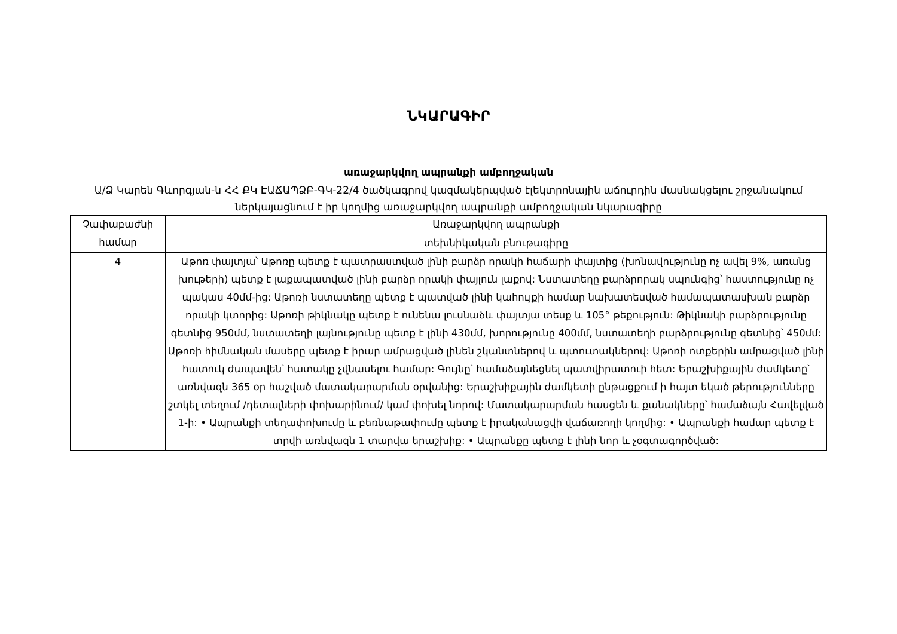ՆԿԱՐԱԳԻՐ
առաջարկվող ապրանքի ամբողջական
Ա/Ձ Կարեն Գևորգյան-ն ՀՀ ՔԿ ԷԱՃԱՊՁԲ-ԳԿ-22/4 ծածկագրով կազմակերպված էլեկտրոնային աճուրդին մասնակցելու շրջանակում ներկայացնում է իր կողմից առաջարկվող ապրանքի ամբողջական նկարագիրը
| Չափաբաժնի համար | Առաջարկվող ապրանքի |
| --- | --- |
| | տեխնիկական բնութագիրը |
| 4 | Աթոռ փայտյա՝ Աթոռը պետք է պատրաստված լինի բարձր որակի հաճարի փայտից (խոնավությունը ոչ ավել 9%, առանց խութերի) պետք է լաքապատված լինի բարձր որակի փայլուն լաքով: Նստատեղը բարձրորակ սպունգից՝ հաստությունը ոչ պակաս 40մմ-ից: Աթոռի նստատեղը պետք է պատված լինի կահույքի համար նախատեսված համապատասխան բարձր որակի կտորից: Աթոռի թիկնակը պետք է ունենա լուսնաձև փայտյա տեսք և 105° թեքություն: Թիկնակի բարձրությունը գետնից 950մմ, նստատեղի լայնությունը պետք է լինի 430մմ, խորությունը 400մմ, նստատեղի բարձրությունը գետնից՝ 450մմ: Աթոռի հիմնական մասերը պետք է իրար ամրացված լինեն շկանտներով և պտուտակներով: Աթոռի ոտքերին ամրացված լինի հատուկ ժապավեն՝ հատակը չվնասելու համար: Գույնը՝ համաձայնեցնել պատվիրատուի հետ: Երաշխիքային ժամկետը՝ առնվազն 365 օր հաշված մատակարարման օրվանից: Երաշխիքային ժամկետի ընթացքում ի հայտ եկած թերությունները շտկել տեղում /դետալների փոխարինում/ կամ փոխել նորով: Մատակարարման հասցեն և քանակները՝ համաձայն Հավելված 1-ի: • Ապրանքի տեղափոխումը և բեռնաթափումը պետք է իրականացվի վաճառողի կողմից: • Ապրանքի համար պետք է տրվի առնվազն 1 տարվա երաշխիք: • Ապրանքը պետք է լինի նոր և չօգտագործված: |